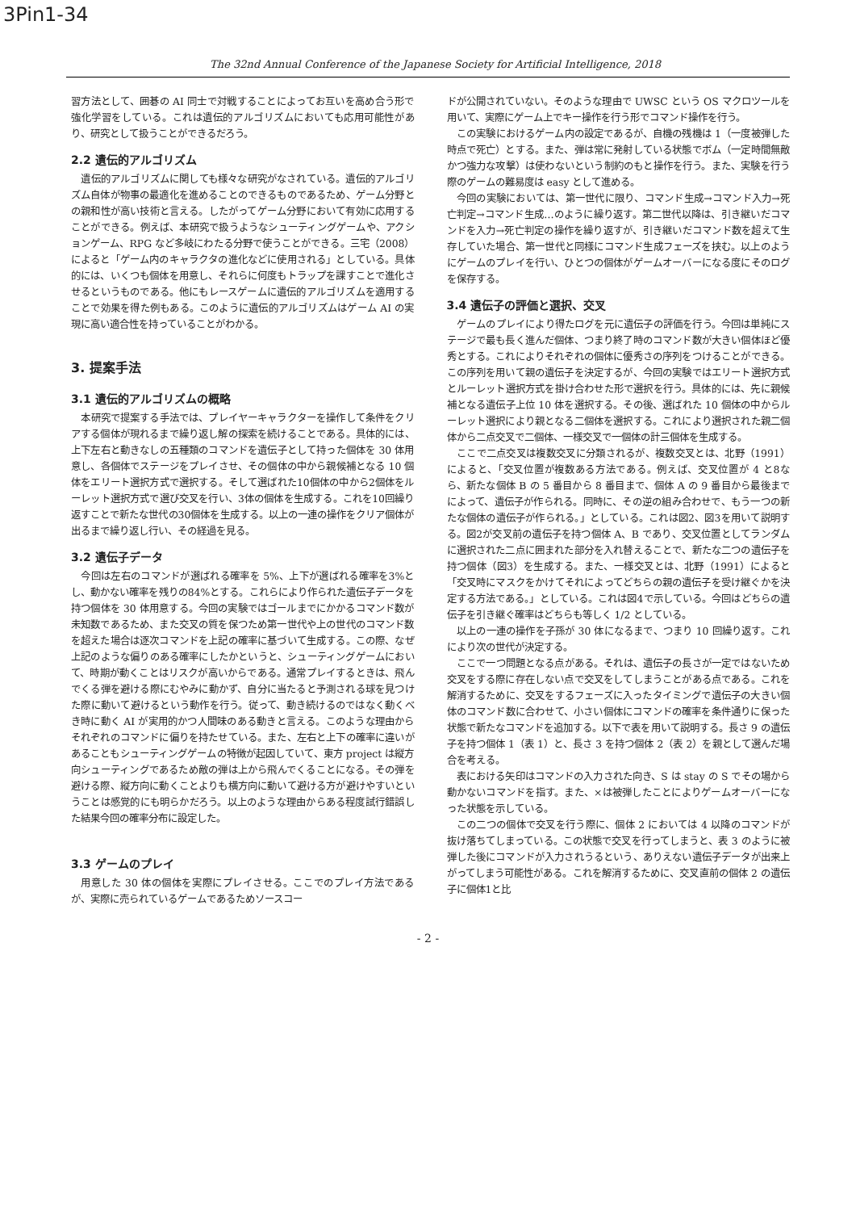3Pin1-34
The 32nd Annual Conference of the Japanese Society for Artificial Intelligence, 2018
習方法として、囲碁の AI 同士で対戦することによってお互いを高め合う形で強化学習をしている。これは遺伝的アルゴリズムにおいても応用可能性があり、研究として扱うことができるだろう。
2.2 遺伝的アルゴリズム
遺伝的アルゴリズムに関しても様々な研究がなされている。遺伝的アルゴリズム自体が物事の最適化を進めることのできるものであるため、ゲーム分野との親和性が高い技術と言える。したがってゲーム分野において有効に応用することができる。例えば、本研究で扱うようなシューティングゲームや、アクションゲーム、RPG など多岐にわたる分野で使うことができる。三宅（2008）によると「ゲーム内のキャラクタの進化などに使用される」としている。具体的には、いくつも個体を用意し、それらに何度もトラップを課すことで進化させるというものである。他にもレースゲームに遺伝的アルゴリズムを適用することで効果を得た例もある。このように遺伝的アルゴリズムはゲーム AI の実現に高い適合性を持っていることがわかる。
3. 提案手法
3.1 遺伝的アルゴリズムの概略
本研究で提案する手法では、プレイヤーキャラクターを操作して条件をクリアする個体が現れるまで繰り返し解の探索を続けることである。具体的には、上下左右と動きなしの五種類のコマンドを遺伝子として持った個体を 30 体用意し、各個体でステージをプレイさせ、その個体の中から親候補となる 10 個体をエリート選択方式で選択する。そして選ばれた10個体の中から2個体をルーレット選択方式で選び交叉を行い、3体の個体を生成する。これを10回繰り返すことで新たな世代の30個体を生成する。以上の一連の操作をクリア個体が出るまで繰り返し行い、その経過を見る。
3.2 遺伝子データ
今回は左右のコマンドが選ばれる確率を 5%、上下が選ばれる確率を3%とし、動かない確率を残りの84%とする。これらにより作られた遺伝子データを持つ個体を 30 体用意する。今回の実験ではゴールまでにかかるコマンド数が未知数であるため、また交叉の質を保つため第一世代や上の世代のコマンド数を超えた場合は逐次コマンドを上記の確率に基づいて生成する。この際、なぜ上記のような偏りのある確率にしたかというと、シューティングゲームにおいて、時期が動くことはリスクが高いからである。通常プレイするときは、飛んでくる弾を避ける際にむやみに動かず、自分に当たると予測される球を見つけた際に動いて避けるという動作を行う。従って、動き続けるのではなく動くべき時に動く AI が実用的かつ人間味のある動きと言える。このような理由からそれぞれのコマンドに偏りを持たせている。また、左右と上下の確率に違いがあることもシューティングゲームの特徴が起因していて、東方 project は縦方向シューティングであるため敵の弾は上から飛んでくることになる。その弾を避ける際、縦方向に動くことよりも横方向に動いて避ける方が避けやすいということは感覚的にも明らかだろう。以上のような理由からある程度試行錯誤した結果今回の確率分布に設定した。
3.3 ゲームのプレイ
用意した 30 体の個体を実際にプレイさせる。ここでのプレイ方法であるが、実際に売られているゲームであるためソースコー
ドが公開されていない。そのような理由で UWSC という OS マクロツールを用いて、実際にゲーム上でキー操作を行う形でコマンド操作を行う。
この実験におけるゲーム内の設定であるが、自機の残機は 1（一度被弾した時点で死亡）とする。また、弾は常に発射している状態でボム（一定時間無敵かつ強力な攻撃）は使わないという制約のもと操作を行う。また、実験を行う際のゲームの難易度は easy として進める。
今回の実験においては、第一世代に限り、コマンド生成→コマンド入力→死亡判定→コマンド生成…のように繰り返す。第二世代以降は、引き継いだコマンドを入力→死亡判定の操作を繰り返すが、引き継いだコマンド数を超えて生存していた場合、第一世代と同様にコマンド生成フェーズを挟む。以上のようにゲームのプレイを行い、ひとつの個体がゲームオーバーになる度にそのログを保存する。
3.4 遺伝子の評価と選択、交叉
ゲームのプレイにより得たログを元に遺伝子の評価を行う。今回は単純にステージで最も長く進んだ個体、つまり終了時のコマンド数が大きい個体ほど優秀とする。これによりそれぞれの個体に優秀さの序列をつけることができる。この序列を用いて親の遺伝子を決定するが、今回の実験ではエリート選択方式とルーレット選択方式を掛け合わせた形で選択を行う。具体的には、先に親候補となる遺伝子上位 10 体を選択する。その後、選ばれた 10 個体の中からルーレット選択により親となる二個体を選択する。これにより選択された親二個体から二点交叉で二個体、一様交叉で一個体の計三個体を生成する。
ここで二点交叉は複数交叉に分類されるが、複数交叉とは、北野（1991）によると、「交叉位置が複数ある方法である。例えば、交叉位置が 4 と8なら、新たな個体 B の 5 番目から 8 番目まで、個体 A の 9 番目から最後までによって、遺伝子が作られる。同時に、その逆の組み合わせで、もう一つの新たな個体の遺伝子が作られる。」としている。これは図2、図3を用いて説明する。図2が交叉前の遺伝子を持つ個体 A、B であり、交叉位置としてランダムに選択された二点に囲まれた部分を入れ替えることで、新たな二つの遺伝子を持つ個体（図3）を生成する。また、一様交叉とは、北野（1991）によると「交叉時にマスクをかけてそれによってどちらの親の遺伝子を受け継ぐかを決定する方法である。」としている。これは図4で示している。今回はどちらの遺伝子を引き継ぐ確率はどちらも等しく 1/2 としている。
以上の一連の操作を子孫が 30 体になるまで、つまり 10 回繰り返す。これにより次の世代が決定する。
ここで一つ問題となる点がある。それは、遺伝子の長さが一定ではないため交叉をする際に存在しない点で交叉をしてしまうことがある点である。これを解消するために、交叉をするフェーズに入ったタイミングで遺伝子の大きい個体のコマンド数に合わせて、小さい個体にコマンドの確率を条件通りに保った状態で新たなコマンドを追加する。以下で表を用いて説明する。長さ 9 の遺伝子を持つ個体 1（表 1）と、長さ 3 を持つ個体 2（表 2）を親として選んだ場合を考える。
表における矢印はコマンドの入力された向き、S は stay の S でその場から動かないコマンドを指す。また、×は被弾したことによりゲームオーバーになった状態を示している。
この二つの個体で交叉を行う際に、個体 2 においては 4 以降のコマンドが抜け落ちてしまっている。この状態で交叉を行ってしまうと、表 3 のように被弾した後にコマンドが入力されうるという、ありえない遺伝子データが出来上がってしまう可能性がある。これを解消するために、交叉直前の個体 2 の遺伝子に個体1と比
- 2 -